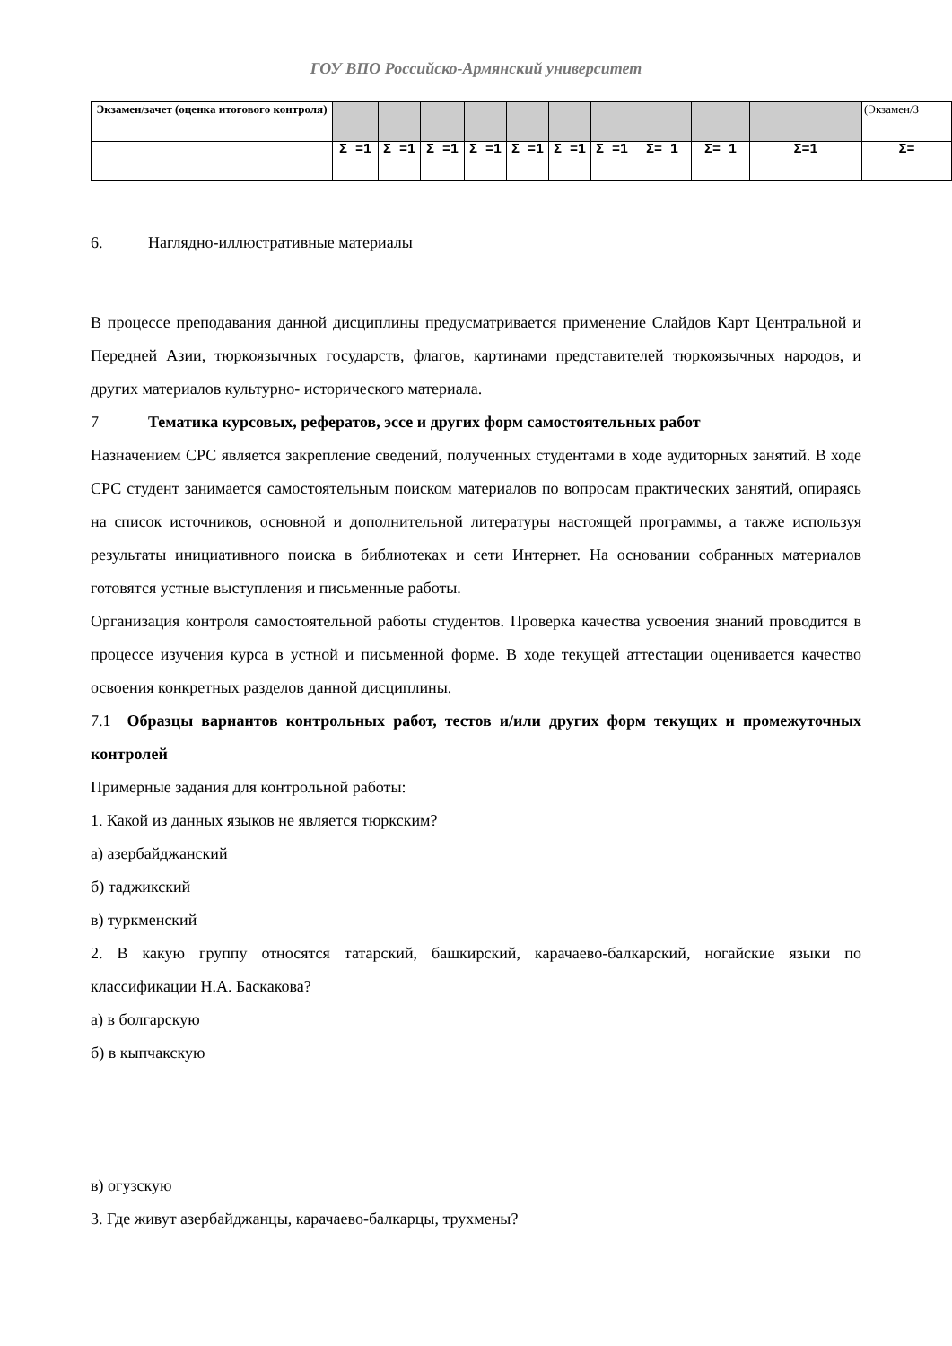ГОУ ВПО Российско-Армянский университет
| Экзамен/зачет (оценка итогового контроля) | | | | | | | | | | | (Экзамен/З |
| | Σ =1 | Σ =1 | Σ =1 | Σ =1 | Σ =1 | Σ =1 | Σ =1 | Σ= 1 | Σ= 1 | Σ=1 | Σ= |
6. Наглядно-иллюстративные материалы
В процессе преподавания данной дисциплины предусматривается применение Слайдов Карт Центральной и Передней Азии, тюркоязычных государств, флагов, картинами представителей тюркоязычных народов, и других материалов культурно- исторического материала.
7 Тематика курсовых, рефератов, эссе и других форм самостоятельных работ
Назначением СРС является закрепление сведений, полученных студентами в ходе аудиторных занятий. В ходе СРС студент занимается самостоятельным поиском материалов по вопросам практических занятий, опираясь на список источников, основной и дополнительной литературы настоящей программы, а также используя результаты инициативного поиска в библиотеках и сети Интернет. На основании собранных материалов готовятся устные выступления и письменные работы.
Организация контроля самостоятельной работы студентов. Проверка качества усвоения знаний проводится в процессе изучения курса в устной и письменной форме. В ходе текущей аттестации оценивается качество освоения конкретных разделов данной дисциплины.
7.1 Образцы вариантов контрольных работ, тестов и/или других форм текущих и промежуточных контролей
Примерные задания для контрольной работы:
1. Какой из данных языков не является тюркским?
а) азербайджанский
б) таджикский
в) туркменский
2. В какую группу относятся татарский, башкирский, карачаево-балкарский, ногайские языки по классификации Н.А. Баскакова?
а) в болгарскую
б) в кыпчакскую
в) огузскую
3. Где живут азербайджанцы, карачаево-балкарцы, трухмены?